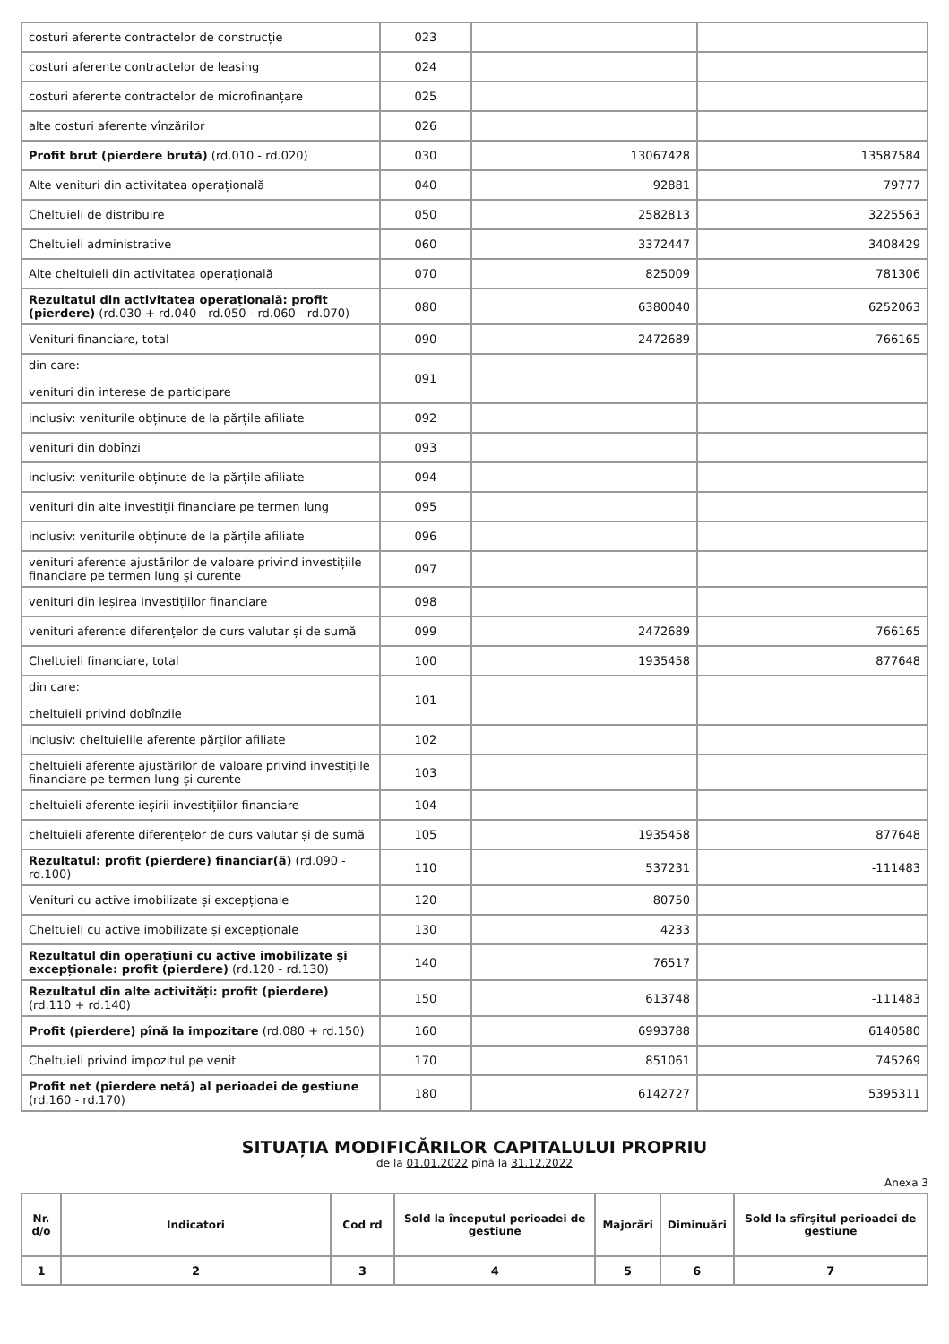| costuri aferente contractelor de construcție | 023 | | |
| costuri aferente contractelor de leasing | 024 | | |
| costuri aferente contractelor de microfinanțare | 025 | | |
| alte costuri aferente vînzărilor | 026 | | |
| Profit brut (pierdere brută) (rd.010 - rd.020) | 030 | 13067428 | 13587584 |
| Alte venituri din activitatea operațională | 040 | 92881 | 79777 |
| Cheltuieli de distribuire | 050 | 2582813 | 3225563 |
| Cheltuieli administrative | 060 | 3372447 | 3408429 |
| Alte cheltuieli din activitatea operațională | 070 | 825009 | 781306 |
| Rezultatul din activitatea operațională: profit (pierdere) (rd.030 + rd.040 - rd.050 - rd.060 - rd.070) | 080 | 6380040 | 6252063 |
| Venituri financiare, total | 090 | 2472689 | 766165 |
| din care: venituri din interese de participare | 091 | | |
| inclusiv: veniturile obținute de la părțile afiliate | 092 | | |
| venituri din dobînzi | 093 | | |
| inclusiv: veniturile obținute de la părțile afiliate | 094 | | |
| venituri din alte investiții financiare pe termen lung | 095 | | |
| inclusiv: veniturile obținute de la părțile afiliate | 096 | | |
| venituri aferente ajustărilor de valoare privind investițiile financiare pe termen lung și curente | 097 | | |
| venituri din ieșirea investițiilor financiare | 098 | | |
| venituri aferente diferențelor de curs valutar și de sumă | 099 | 2472689 | 766165 |
| Cheltuieli financiare, total | 100 | 1935458 | 877648 |
| din care: cheltuieli privind dobînzile | 101 | | |
| inclusiv: cheltuielile aferente părților afiliate | 102 | | |
| cheltuieli aferente ajustărilor de valoare privind investițiile financiare pe termen lung și curente | 103 | | |
| cheltuieli aferente ieșirii investițiilor financiare | 104 | | |
| cheltuieli aferente diferențelor de curs valutar și de sumă | 105 | 1935458 | 877648 |
| Rezultatul: profit (pierdere) financiar(ă) (rd.090 - rd.100) | 110 | 537231 | -111483 |
| Venituri cu active imobilizate și excepționale | 120 | 80750 | |
| Cheltuieli cu active imobilizate și excepționale | 130 | 4233 | |
| Rezultatul din operațiuni cu active imobilizate și excepționale: profit (pierdere) (rd.120 - rd.130) | 140 | 76517 | |
| Rezultatul din alte activități: profit (pierdere) (rd.110 + rd.140) | 150 | 613748 | -111483 |
| Profit (pierdere) pînă la impozitare (rd.080 + rd.150) | 160 | 6993788 | 6140580 |
| Cheltuieli privind impozitul pe venit | 170 | 851061 | 745269 |
| Profit net (pierdere netă) al perioadei de gestiune (rd.160 - rd.170) | 180 | 6142727 | 5395311 |
SITUAȚIA MODIFICĂRILOR CAPITALULUI PROPRIU
de la 01.01.2022 pînă la 31.12.2022
Anexa 3
| Nr. d/o | Indicatori | Cod rd | Sold la începutul perioadei de gestiune | Majorări | Diminuări | Sold la sfîrșitul perioadei de gestiune |
| --- | --- | --- | --- | --- | --- | --- |
| 1 | 2 | 3 | 4 | 5 | 6 | 7 |